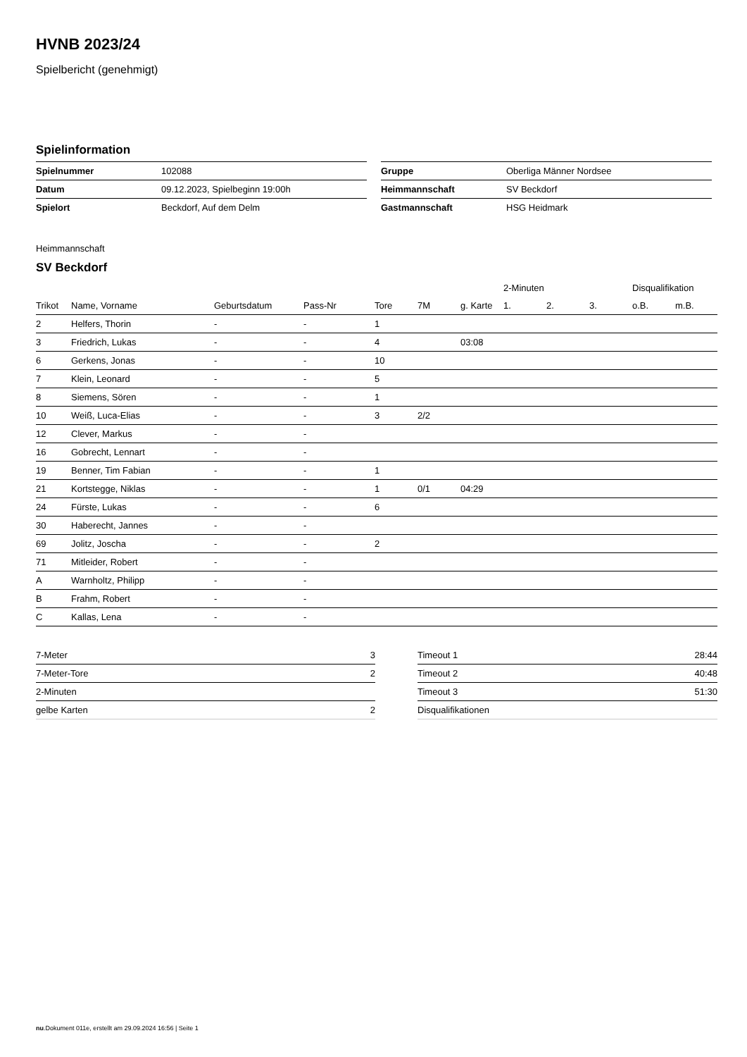HVNB 2023/24
Spielbericht (genehmigt)
Spielinformation
| Spielnummer | 102088 |
| Datum | 09.12.2023, Spielbeginn 19:00h |
| Spielort | Beckdorf, Auf dem Delm |
| Gruppe | Oberliga Männer Nordsee |
| Heimmannschaft | SV Beckdorf |
| Gastmannschaft | HSG Heidmark |
Heimmannschaft
SV Beckdorf
| | | | | | | | 2-Minuten | | | Disqualifikation | |
| --- | --- | --- | --- | --- | --- | --- | --- | --- | --- | --- | --- |
| Trikot | Name, Vorname | Geburtsdatum | Pass-Nr | Tore | 7M | g. Karte | 1. | 2. | 3. | o.B. | m.B. |
| 2 | Helfers, Thorin | - | - | 1 | | | | | | | |
| 3 | Friedrich, Lukas | - | - | 4 | | 03:08 | | | | | |
| 6 | Gerkens, Jonas | - | - | 10 | | | | | | | |
| 7 | Klein, Leonard | - | - | 5 | | | | | | | |
| 8 | Siemens, Sören | - | - | 1 | | | | | | | |
| 10 | Weiß, Luca-Elias | - | - | 3 | 2/2 | | | | | | |
| 12 | Clever, Markus | - | - | | | | | | | | |
| 16 | Gobrecht, Lennart | - | - | | | | | | | | |
| 19 | Benner, Tim Fabian | - | - | 1 | | | | | | | |
| 21 | Kortstegge, Niklas | - | - | 1 | 0/1 | 04:29 | | | | | |
| 24 | Fürste, Lukas | - | - | 6 | | | | | | | |
| 30 | Haberecht, Jannes | - | - | | | | | | | | |
| 69 | Jolitz, Joscha | - | - | 2 | | | | | | | |
| 71 | Mitleider, Robert | - | - | | | | | | | | |
| A | Warnholtz, Philipp | - | - | | | | | | | | |
| B | Frahm, Robert | - | - | | | | | | | | |
| C | Kallas, Lena | - | - | | | | | | | | |
| 7-Meter | 3 |
| 7-Meter-Tore | 2 |
| 2-Minuten | |
| gelbe Karten | 2 |
| Timeout 1 | 28:44 |
| Timeout 2 | 40:48 |
| Timeout 3 | 51:30 |
| Disqualifikationen | |
nu.Dokument 011e, erstellt am 29.09.2024 16:56 | Seite 1